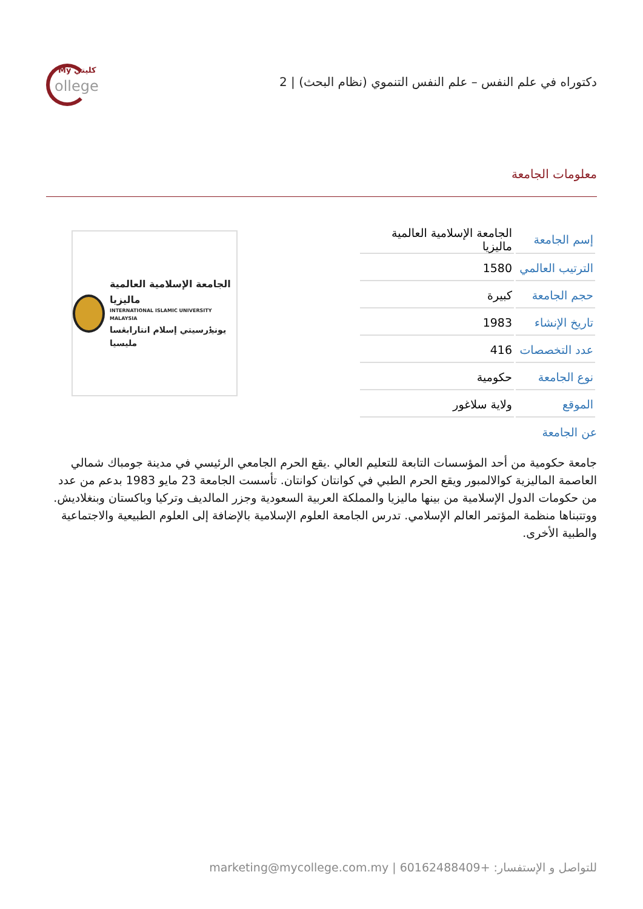دكتوراه في علم النفس – علم النفس التنموي (نظام البحث) | 2
My كليتي
ollege
معلومات الجامعة
| إسم الجامعة | الجامعة الإسلامية العالمية ماليزيا |
| الترتيب العالمي | 1580 |
| حجم الجامعة | كبيرة |
| تاريخ الإنشاء | 1983 |
| عدد التخصصات | 416 |
| نوع الجامعة | حكومية |
| الموقع | ولاية سلاغور |
الجامعة الإسلامية العالمية ماليزيا
INTERNATIONAL ISLAMIC UNIVERSITY MALAYSIA
يونيۏرسيتي إسلام انتارابڠسا مليسيا
عن الجامعة
جامعة حكومية من أحد المؤسسات التابعة للتعليم العالي .يقع الحرم الجامعي الرئيسي في مدينة جومباك شمالي العاصمة الماليزية كوالالمبور ويقع الحرم الطبي في كوانتان كوانتان. تأسست الجامعة 23 مايو 1983 بدعم من عدد من حكومات الدول الإسلامية من بينها ماليزيا والمملكة العربية السعودية وجزر المالديف وتركيا وباكستان وبنغلاديش. ووتتبناها منظمة المؤتمر العالم الإسلامي. تدرس الجامعة العلوم الإسلامية بالإضافة إلى العلوم الطبيعية والاجتماعية والطبية الأخرى.
للتواصل و الإستفسار: +60162488409 | marketing@mycollege.com.my